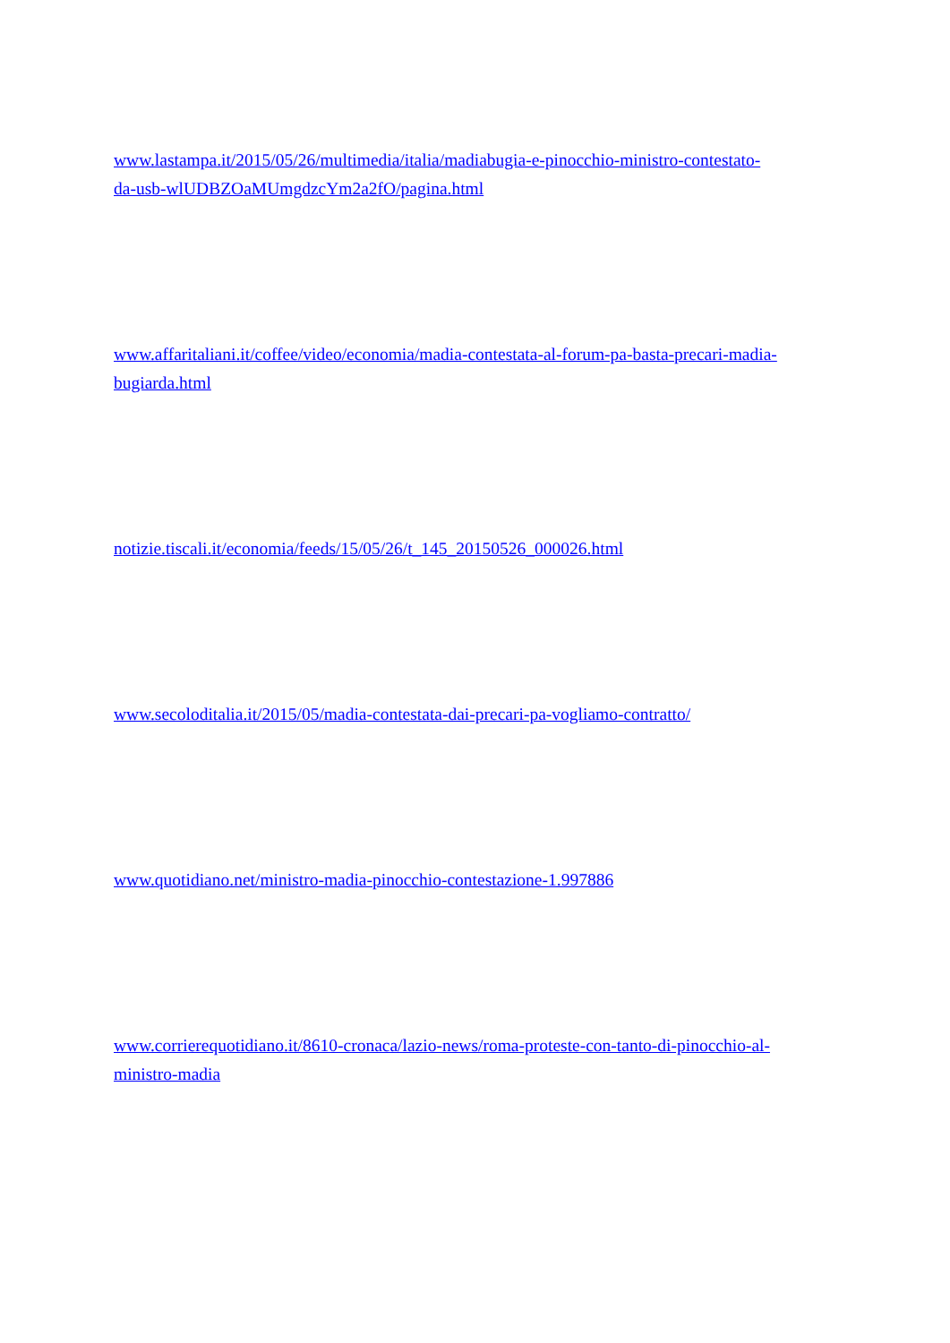www.lastampa.it/2015/05/26/multimedia/italia/madiabugia-e-pinocchio-ministro-contestato-
da-usb-wlUDBZOaMUmgdzcYm2a2fO/pagina.html
www.affaritaliani.it/coffee/video/economia/madia-contestata-al-forum-pa-basta-precari-madia-
bugiarda.html
notizie.tiscali.it/economia/feeds/15/05/26/t_145_20150526_000026.html
www.secoloditalia.it/2015/05/madia-contestata-dai-precari-pa-vogliamo-contratto/
www.quotidiano.net/ministro-madia-pinocchio-contestazione-1.997886
www.corrierequotidiano.it/8610-cronaca/lazio-news/roma-proteste-con-tanto-di-pinocchio-al-
ministro-madia